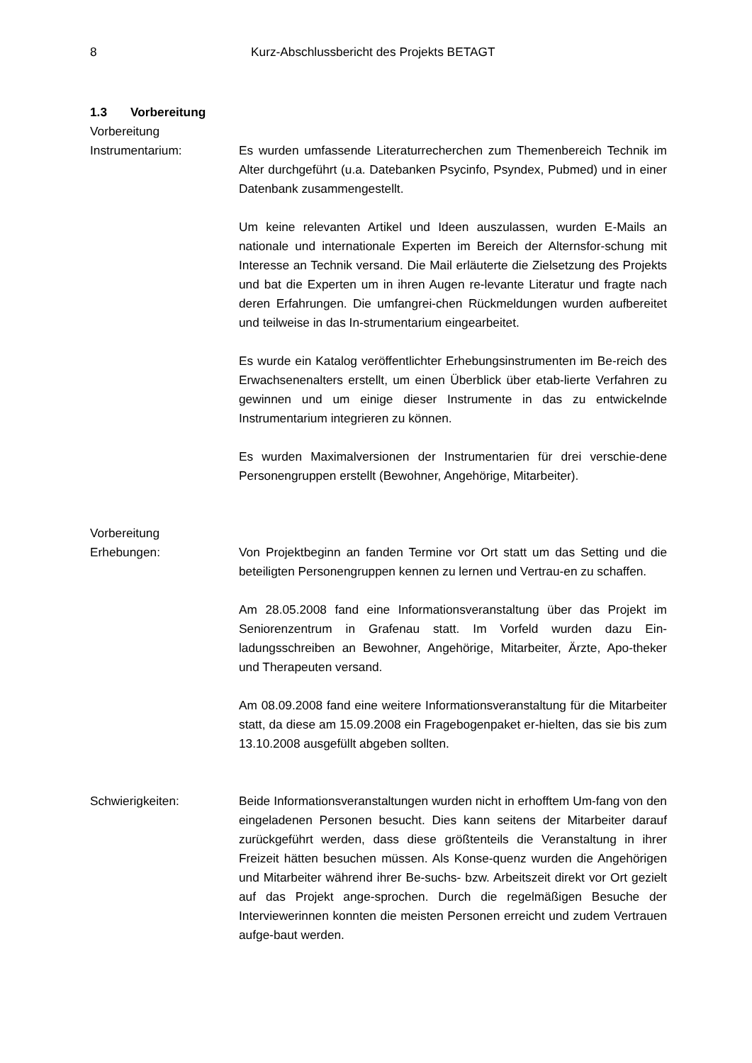8 Kurz-Abschlussbericht des Projekts BETAGT
1.3 Vorbereitung
Vorbereitung
Instrumentarium: Es wurden umfassende Literaturrecherchen zum Themenbereich Technik im Alter durchgeführt (u.a. Datebanken Psycinfo, Psyndex, Pubmed) und in einer Datenbank zusammengestellt.
Um keine relevanten Artikel und Ideen auszulassen, wurden E-Mails an nationale und internationale Experten im Bereich der Alternsfor-schung mit Interesse an Technik versand. Die Mail erläuterte die Zielsetzung des Projekts und bat die Experten um in ihren Augen re-levante Literatur und fragte nach deren Erfahrungen. Die umfangrei-chen Rückmeldungen wurden aufbereitet und teilweise in das In-strumentarium eingearbeitet.
Es wurde ein Katalog veröffentlichter Erhebungsinstrumenten im Be-reich des Erwachsenenalters erstellt, um einen Überblick über etab-lierte Verfahren zu gewinnen und um einige dieser Instrumente in das zu entwickelnde Instrumentarium integrieren zu können.
Es wurden Maximalversionen der Instrumentarien für drei verschie-dene Personengruppen erstellt (Bewohner, Angehörige, Mitarbeiter).
Vorbereitung
Erhebungen: Von Projektbeginn an fanden Termine vor Ort statt um das Setting und die beteiligten Personengruppen kennen zu lernen und Vertrau-en zu schaffen.
Am 28.05.2008 fand eine Informationsveranstaltung über das Projekt im Seniorenzentrum in Grafenau statt. Im Vorfeld wurden dazu Ein-ladungsschreiben an Bewohner, Angehörige, Mitarbeiter, Ärzte, Apo-theker und Therapeuten versand.
Am 08.09.2008 fand eine weitere Informationsveranstaltung für die Mitarbeiter statt, da diese am 15.09.2008 ein Fragebogenpaket er-hielten, das sie bis zum 13.10.2008 ausgefüllt abgeben sollten.
Schwierigkeiten: Beide Informationsveranstaltungen wurden nicht in erhofftem Um-fang von den eingeladenen Personen besucht. Dies kann seitens der Mitarbeiter darauf zurückgeführt werden, dass diese größtenteils die Veranstaltung in ihrer Freizeit hätten besuchen müssen. Als Konse-quenz wurden die Angehörigen und Mitarbeiter während ihrer Be-suchs- bzw. Arbeitszeit direkt vor Ort gezielt auf das Projekt ange-sprochen. Durch die regelmäßigen Besuche der Interviewerinnen konnten die meisten Personen erreicht und zudem Vertrauen aufge-baut werden.